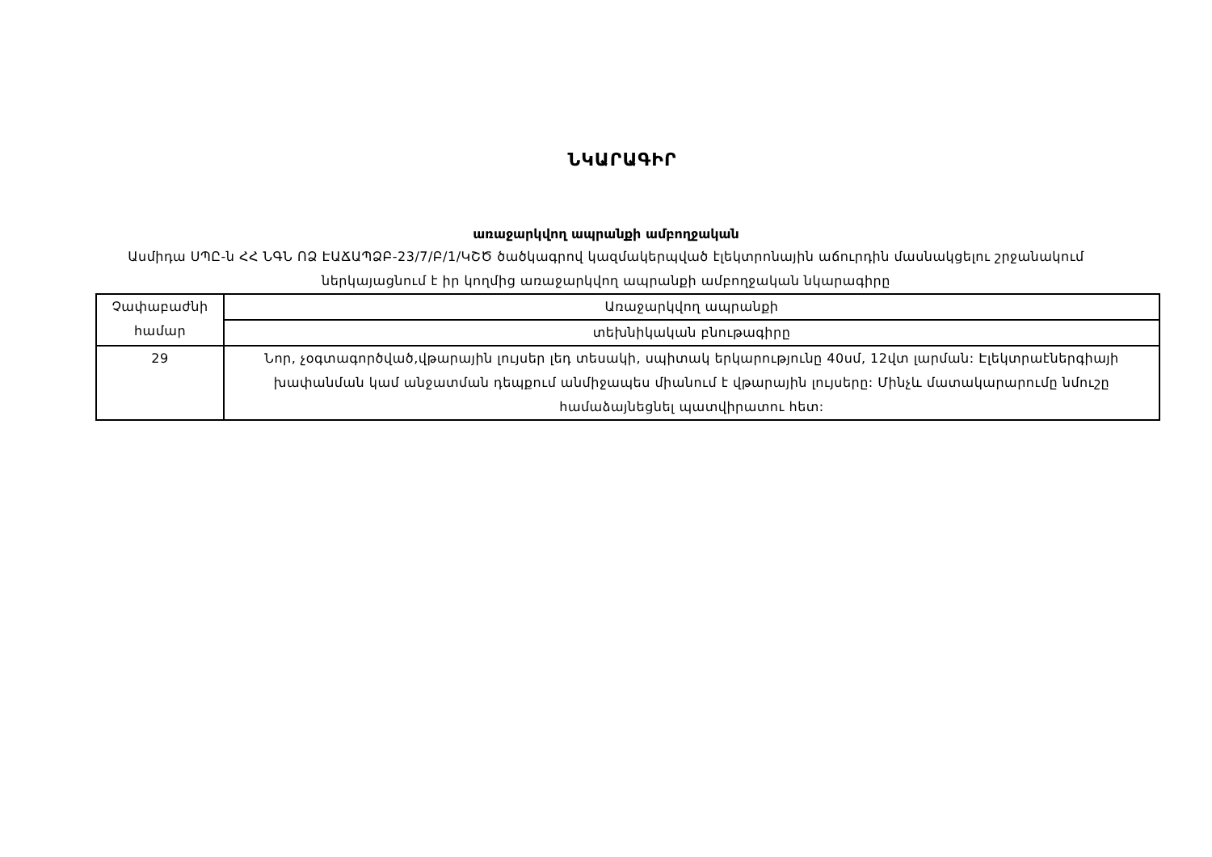ՆԿԱՐԱԳԻՐ
առաջարկվող ապրանքի ամբողջական
Ասմիդա ՍՊԸ-ն ՀՀ ՆԳՆ ՈՁ ԷԱՃԱՊՁԲ-23/7/Բ/1/ԿՇԾ ծածկագրով կազմակերպված էլեկտրոնային աճուրդին մասնակցելու շրջանակում ներկայացնում է իր կողմից առաջարկվող ապրանքի ամբողջական նկարագիրը
| Չափաբաժնի համար | Առաջարկվող ապրանքի |
| --- | --- |
| | տեխնիկական բնութագիրը |
| 29 | Նոր, չօգտագործված,վթարային լույսեր լեդ տեսակի, սպիտակ երկարությունը 40սմ, 12վտ լարման: Էլեկտրաէներգիայի խափանման կամ անջատման դեպքում անմիջապես միանում է վթարային լույսերը: Մինչև մատակարարումը նմուշը համաձայնեցնել պատվիրատու հետ: |